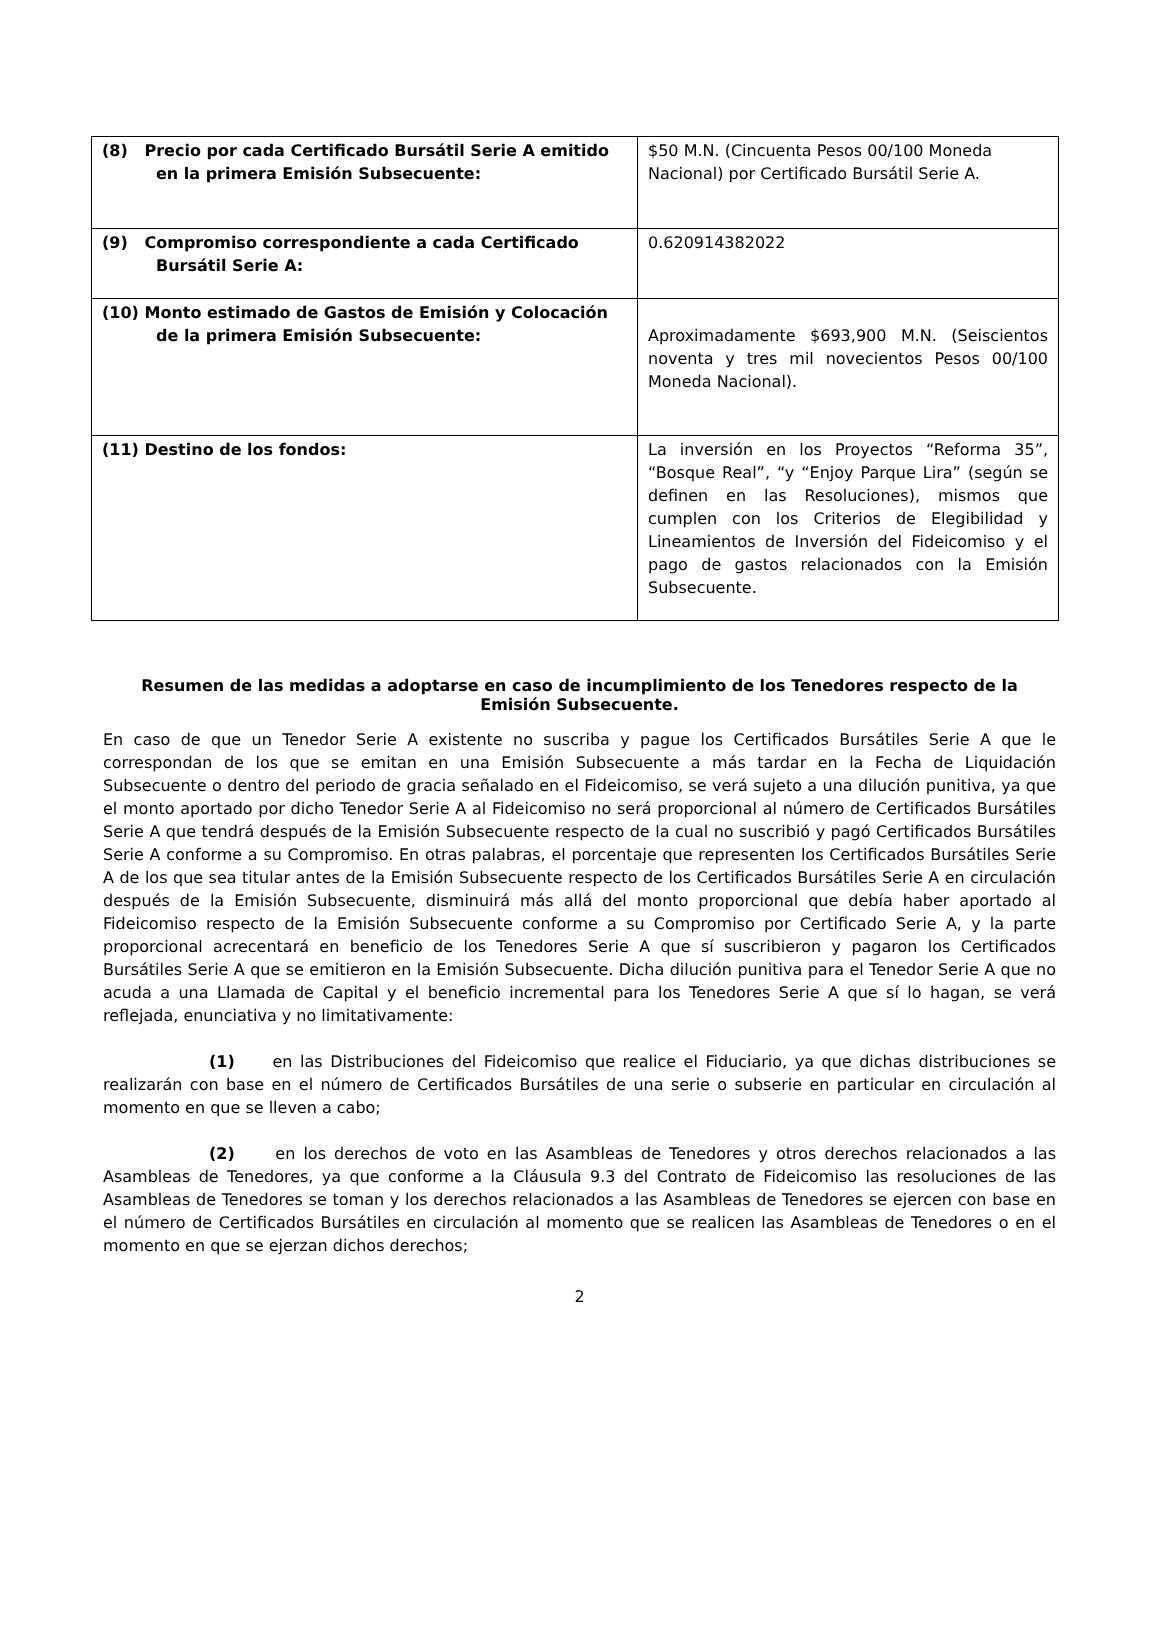| (8) Precio por cada Certificado Bursátil Serie A emitido en la primera Emisión Subsecuente: | $50 M.N. (Cincuenta Pesos 00/100 Moneda Nacional) por Certificado Bursátil Serie A. |
| (9) Compromiso correspondiente a cada Certificado Bursátil Serie A: | 0.620914382022 |
| (10) Monto estimado de Gastos de Emisión y Colocación de la primera Emisión Subsecuente: | Aproximadamente $693,900 M.N. (Seiscientos noventa y tres mil novecientos Pesos 00/100 Moneda Nacional). |
| (11) Destino de los fondos: | La inversión en los Proyectos “Reforma 35”, “Bosque Real”, “y “Enjoy Parque Lira” (según se definen en las Resoluciones), mismos que cumplen con los Criterios de Elegibilidad y Lineamientos de Inversión del Fideicomiso y el pago de gastos relacionados con la Emisión Subsecuente. |
Resumen de las medidas a adoptarse en caso de incumplimiento de los Tenedores respecto de la Emisión Subsecuente.
En caso de que un Tenedor Serie A existente no suscriba y pague los Certificados Bursátiles Serie A que le correspondan de los que se emitan en una Emisión Subsecuente a más tardar en la Fecha de Liquidación Subsecuente o dentro del periodo de gracia señalado en el Fideicomiso, se verá sujeto a una dilución punitiva, ya que el monto aportado por dicho Tenedor Serie A al Fideicomiso no será proporcional al número de Certificados Bursátiles Serie A que tendrá después de la Emisión Subsecuente respecto de la cual no suscribió y pagó Certificados Bursátiles Serie A conforme a su Compromiso. En otras palabras, el porcentaje que representen los Certificados Bursátiles Serie A de los que sea titular antes de la Emisión Subsecuente respecto de los Certificados Bursátiles Serie A en circulación después de la Emisión Subsecuente, disminuirá más allá del monto proporcional que debía haber aportado al Fideicomiso respecto de la Emisión Subsecuente conforme a su Compromiso por Certificado Serie A, y la parte proporcional acrecentará en beneficio de los Tenedores Serie A que sí suscribieron y pagaron los Certificados Bursátiles Serie A que se emitieron en la Emisión Subsecuente. Dicha dilución punitiva para el Tenedor Serie A que no acuda a una Llamada de Capital y el beneficio incremental para los Tenedores Serie A que sí lo hagan, se verá reflejada, enunciativa y no limitativamente:
(1) en las Distribuciones del Fideicomiso que realice el Fiduciario, ya que dichas distribuciones se realizarán con base en el número de Certificados Bursátiles de una serie o subserie en particular en circulación al momento en que se lleven a cabo;
(2) en los derechos de voto en las Asambleas de Tenedores y otros derechos relacionados a las Asambleas de Tenedores, ya que conforme a la Cláusula 9.3 del Contrato de Fideicomiso las resoluciones de las Asambleas de Tenedores se toman y los derechos relacionados a las Asambleas de Tenedores se ejercen con base en el número de Certificados Bursátiles en circulación al momento que se realicen las Asambleas de Tenedores o en el momento en que se ejerzan dichos derechos;
2